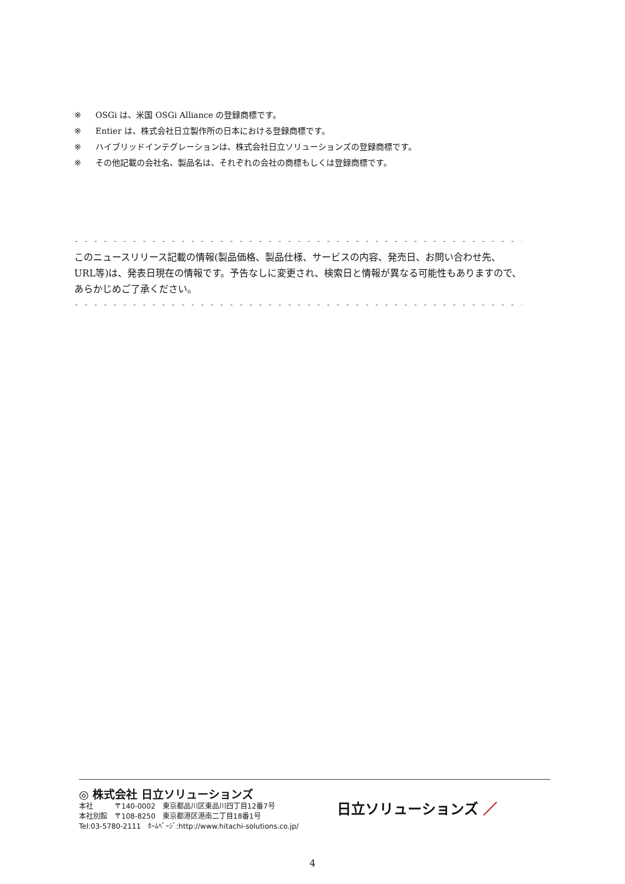※ OSGi は、米国 OSGi Alliance の登録商標です。
※ Entier は、株式会社日立製作所の日本における登録商標です。
※ ハイブリッドインテグレーションは、株式会社日立ソリューションズの登録商標です。
※ その他記載の会社名、製品名は、それぞれの会社の商標もしくは登録商標です。
- - - - - - - - - - - - - - - - - - - - - - - - - - - - - - - - - - - - - - - - - - - - - - - - - - - - - - - - - - - - - - - - - - - - - - - - - - - - - - - - - - - - - - -
このニュースリリース記載の情報(製品価格、製品仕様、サービスの内容、発売日、お問い合わせ先、URL等)は、発表日現在の情報です。予告なしに変更され、検索日と情報が異なる可能性もありますので、あらかじめご了承ください。
- - - - - - - - - - - - - - - - - - - - - - - - - - - - - - - - - - - - - - - - - - - - - - - - - - - - - - - - - - - - - - - - - - - - - - - - - - - - - - - - - - - - - - -
◎ 株式会社 日立ソリューションズ
本社　　　〒140-0002　東京都品川区東品川四丁目12番7号
本社別館　〒108-8250　東京都港区港南二丁目18番1号
Tel:03-5780-2111　ﾎｰﾑﾍﾟｰｼﾞ:http://www.hitachi-solutions.co.jp/
日立ソリューションズ ／
4